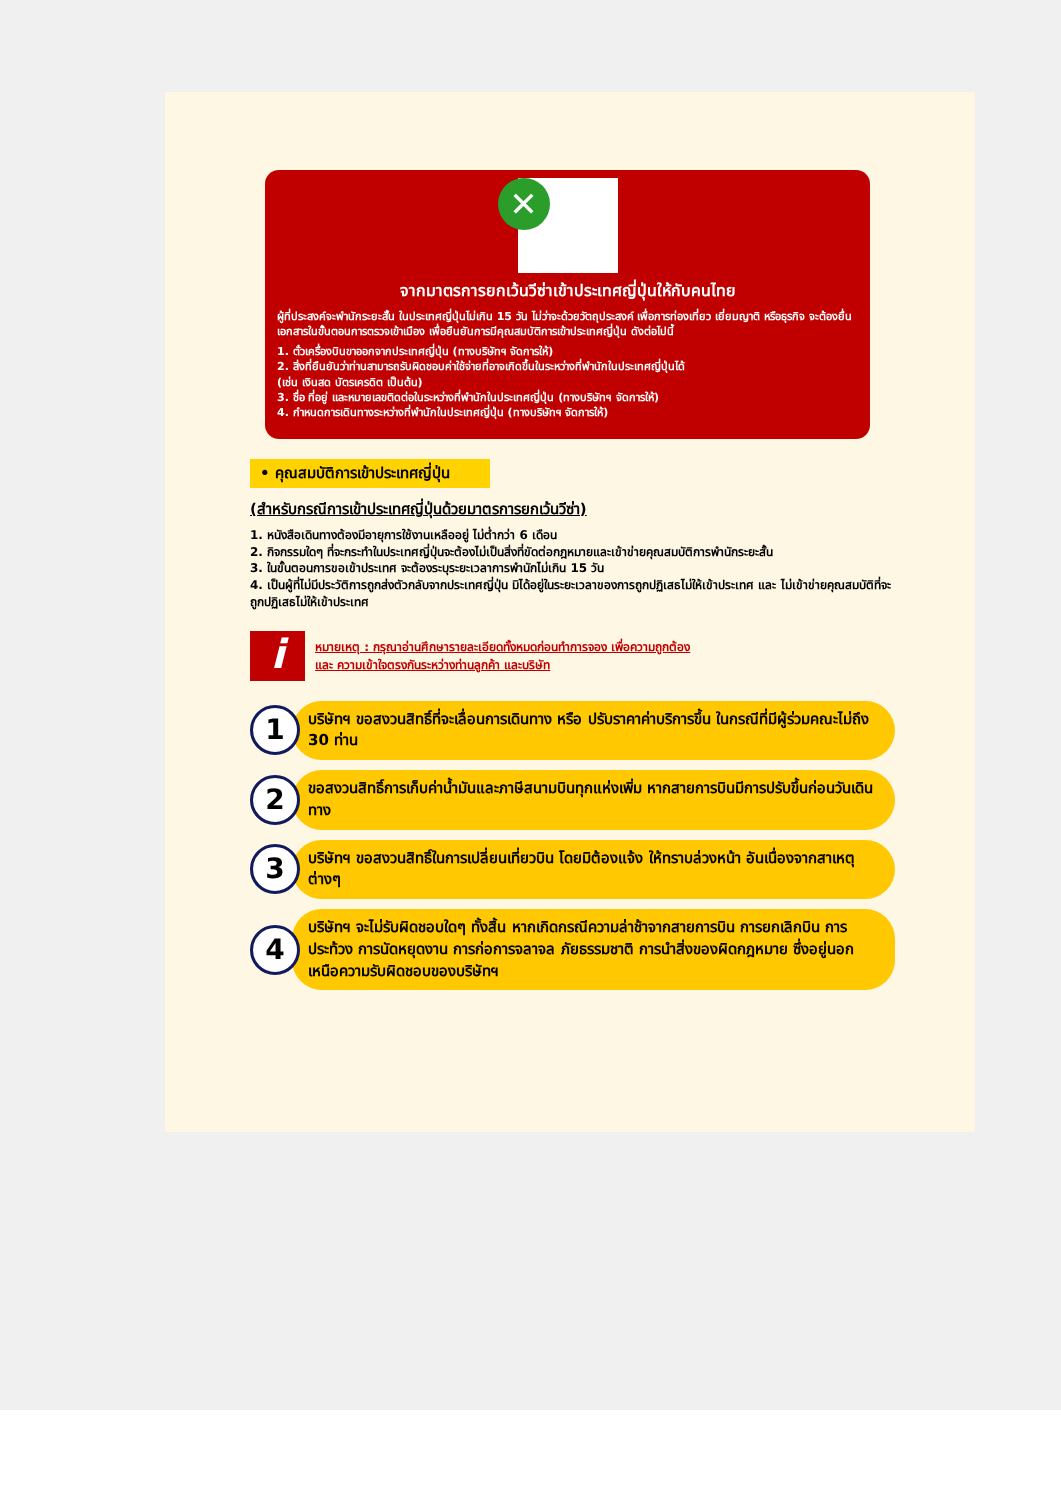✕
จากมาตรการยกเว้นวีซ่าเข้าประเทศญี่ปุ่นให้กับคนไทย
ผู้ที่ประสงค์จะพำนักระยะสั้น ในประเทศญี่ปุ่นไม่เกิน 15 วัน ไม่ว่าจะด้วยวัตถุประสงค์ เพื่อการท่องเที่ยว เยี่ยมญาติ หรือธุรกิจ จะต้องยื่นเอกสารในขั้นตอนการตรวจเข้าเมือง เพื่อยืนยันการมีคุณสมบัติการเข้าประเทศญี่ปุ่น ดังต่อไปนี้
1. ตั๋วเครื่องบินขาออกจากประเทศญี่ปุ่น (ทางบริษัทฯ จัดการให้)
2. สิ่งที่ยืนยันว่าท่านสามารถรับผิดชอบค่าใช้จ่ายที่อาจเกิดขึ้นในระหว่างที่พำนักในประเทศญี่ปุ่นได้
(เช่น เงินสด บัตรเครดิต เป็นต้น)
3. ชื่อ ที่อยู่ และหมายเลขติดต่อในระหว่างที่พำนักในประเทศญี่ปุ่น (ทางบริษัทฯ จัดการให้)
4. กำหนดการเดินทางระหว่างที่พำนักในประเทศญี่ปุ่น (ทางบริษัทฯ จัดการให้)
• คุณสมบัติการเข้าประเทศญี่ปุ่น
(สำหรับกรณีการเข้าประเทศญี่ปุ่นด้วยมาตรการยกเว้นวีซ่า)
1. หนังสือเดินทางต้องมีอายุการใช้งานเหลืออยู่ ไม่ต่ำกว่า 6 เดือน
2. กิจกรรมใดๆ ที่จะกระทำในประเทศญี่ปุ่นจะต้องไม่เป็นสิ่งที่ขัดต่อกฎหมายและเข้าข่ายคุณสมบัติการพำนักระยะสั้น
3. ในขั้นตอนการขอเข้าประเทศ จะต้องระบุระยะเวลาการพำนักไม่เกิน 15 วัน
4. เป็นผู้ที่ไม่มีประวัติการถูกส่งตัวกลับจากประเทศญี่ปุ่น มิได้อยู่ในระยะเวลาของการถูกปฏิเสธไม่ให้เข้าประเทศ และ ไม่เข้าข่ายคุณสมบัติที่จะถูกปฏิเสธไม่ให้เข้าประเทศ
i
หมายเหตุ : กรุณาอ่านศึกษารายละเอียดทั้งหมดก่อนทำการจอง เพื่อความถูกต้อง
และ ความเข้าใจตรงกันระหว่างท่านลูกค้า และบริษัท
1
บริษัทฯ ขอสงวนสิทธิ์ที่จะเลื่อนการเดินทาง หรือ ปรับราคาค่าบริการขึ้น ในกรณีที่มีผู้ร่วมคณะไม่ถึง 30 ท่าน
2
ขอสงวนสิทธิ์การเก็บค่าน้ำมันและภาษีสนามบินทุกแห่งเพิ่ม หากสายการบินมีการปรับขึ้นก่อนวันเดินทาง
3
บริษัทฯ ขอสงวนสิทธิ์ในการเปลี่ยนเที่ยวบิน โดยมิต้องแจ้ง ให้ทราบล่วงหน้า อันเนื่องจากสาเหตุต่างๆ
4
บริษัทฯ จะไม่รับผิดชอบใดๆ ทั้งสิ้น หากเกิดกรณีความล่าช้าจากสายการบิน การยกเลิกบิน การประท้วง การนัดหยุดงาน การก่อการจลาจล ภัยธรรมชาติ การนำสิ่งของผิดกฎหมาย ซึ่งอยู่นอกเหนือความรับผิดชอบของบริษัทฯ